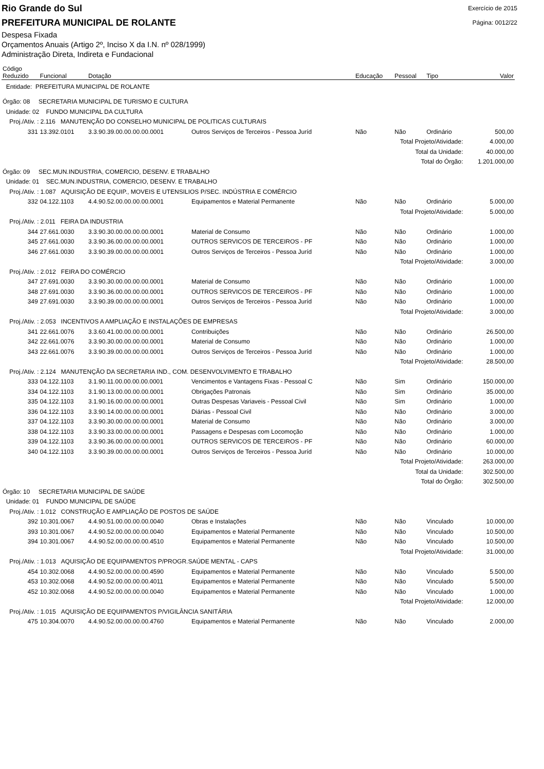Rio Grande do Sul
PREFEITURA MUNICIPAL DE ROLANTE
Exercício de 2015
Página: 0012/22
Despesa Fixada
Orçamentos Anuais (Artigo 2º, Inciso X da I.N. nº 028/1999)
Administração Direta, Indireta e Fundacional
| Código Reduzido | Funcional | Dotação | | Educação | Pessoal | Tipo | Valor |
| --- | --- | --- | --- | --- | --- | --- | --- |
| Entidade: PREFEITURA MUNICIPAL DE ROLANTE | | | | | | | |
| Órgão: 08 SECRETARIA MUNICIPAL DE TURISMO E CULTURA | | | | | | | |
| Unidade: 02 FUNDO MUNICIPAL DA CULTURA | | | | | | | |
| Proj./Ativ. : 2.116 MANUTENÇÃO DO CONSELHO MUNICIPAL DE POLITICAS CULTURAIS | | | | | | | |
| 331 | 13.392.0101 | 3.3.90.39.00.00.00.00.0001 | Outros Serviços de Terceiros - Pessoa Juríd | Não | Não | Ordinário | 500,00 |
| Total Projeto/Atividade: | | | | | | | 4.000,00 |
| Total da Unidade: | | | | | | | 40.000,00 |
| Total do Órgão: | | | | | | | 1.201.000,00 |
| Órgão: 09 SEC.MUN.INDUSTRIA, COMERCIO, DESENV. E TRABALHO | | | | | | | |
| Unidade: 01 SEC.MUN.INDUSTRIA, COMERCIO, DESENV. E TRABALHO | | | | | | | |
| Proj./Ativ. : 1.087 AQUISIÇÃO DE EQUIP., MOVEIS E UTENSILIOS P/SEC. INDÚSTRIA E COMÉRCIO | | | | | | | |
| 332 | 04.122.1103 | 4.4.90.52.00.00.00.00.0001 | Equipamentos e Material Permanente | Não | Não | Ordinário | 5.000,00 |
| Total Projeto/Atividade: | | | | | | | 5.000,00 |
| Proj./Ativ. : 2.011 FEIRA DA INDUSTRIA | | | | | | | |
| 344 | 27.661.0030 | 3.3.90.30.00.00.00.00.0001 | Material de Consumo | Não | Não | Ordinário | 1.000,00 |
| 345 | 27.661.0030 | 3.3.90.36.00.00.00.00.0001 | OUTROS SERVICOS DE TERCEIROS - PF | Não | Não | Ordinário | 1.000,00 |
| 346 | 27.661.0030 | 3.3.90.39.00.00.00.00.0001 | Outros Serviços de Terceiros - Pessoa Juríd | Não | Não | Ordinário | 1.000,00 |
| Total Projeto/Atividade: | | | | | | | 3.000,00 |
| Proj./Ativ. : 2.012 FEIRA DO COMÉRCIO | | | | | | | |
| 347 | 27.691.0030 | 3.3.90.30.00.00.00.00.0001 | Material de Consumo | Não | Não | Ordinário | 1.000,00 |
| 348 | 27.691.0030 | 3.3.90.36.00.00.00.00.0001 | OUTROS SERVICOS DE TERCEIROS - PF | Não | Não | Ordinário | 1.000,00 |
| 349 | 27.691.0030 | 3.3.90.39.00.00.00.00.0001 | Outros Serviços de Terceiros - Pessoa Juríd | Não | Não | Ordinário | 1.000,00 |
| Total Projeto/Atividade: | | | | | | | 3.000,00 |
| Proj./Ativ. : 2.053 INCENTIVOS A AMPLIAÇÃO E INSTALAÇÕES DE EMPRESAS | | | | | | | |
| 341 | 22.661.0076 | 3.3.60.41.00.00.00.00.0001 | Contribuições | Não | Não | Ordinário | 26.500,00 |
| 342 | 22.661.0076 | 3.3.90.30.00.00.00.00.0001 | Material de Consumo | Não | Não | Ordinário | 1.000,00 |
| 343 | 22.661.0076 | 3.3.90.39.00.00.00.00.0001 | Outros Serviços de Terceiros - Pessoa Juríd | Não | Não | Ordinário | 1.000,00 |
| Total Projeto/Atividade: | | | | | | | 28.500,00 |
| Proj./Ativ. : 2.124 MANUTENÇÃO DA SECRETARIA IND., COM. DESENVOLVIMENTO E TRABALHO | | | | | | | |
| 333 | 04.122.1103 | 3.1.90.11.00.00.00.00.0001 | Vencimentos e Vantagens Fixas - Pessoal C | Não | Sim | Ordinário | 150.000,00 |
| 334 | 04.122.1103 | 3.1.90.13.00.00.00.00.0001 | Obrigações Patronais | Não | Sim | Ordinário | 35.000,00 |
| 335 | 04.122.1103 | 3.1.90.16.00.00.00.00.0001 | Outras Despesas Variaveis - Pessoal Civil | Não | Sim | Ordinário | 1.000,00 |
| 336 | 04.122.1103 | 3.3.90.14.00.00.00.00.0001 | Diárias - Pessoal Civil | Não | Não | Ordinário | 3.000,00 |
| 337 | 04.122.1103 | 3.3.90.30.00.00.00.00.0001 | Material de Consumo | Não | Não | Ordinário | 3.000,00 |
| 338 | 04.122.1103 | 3.3.90.33.00.00.00.00.0001 | Passagens e Despesas com Locomoção | Não | Não | Ordinário | 1.000,00 |
| 339 | 04.122.1103 | 3.3.90.36.00.00.00.00.0001 | OUTROS SERVICOS DE TERCEIROS - PF | Não | Não | Ordinário | 60.000,00 |
| 340 | 04.122.1103 | 3.3.90.39.00.00.00.00.0001 | Outros Serviços de Terceiros - Pessoa Juríd | Não | Não | Ordinário | 10.000,00 |
| Total Projeto/Atividade: | | | | | | | 263.000,00 |
| Total da Unidade: | | | | | | | 302.500,00 |
| Total do Órgão: | | | | | | | 302.500,00 |
| Órgão: 10 SECRETARIA MUNICIPAL DE SAÚDE | | | | | | | |
| Unidade: 01 FUNDO MUNICIPAL DE SAÚDE | | | | | | | |
| Proj./Ativ. : 1.012 CONSTRUÇÃO E AMPLIAÇÃO DE POSTOS DE SAÚDE | | | | | | | |
| 392 | 10.301.0067 | 4.4.90.51.00.00.00.00.0040 | Obras e Instalações | Não | Não | Vinculado | 10.000,00 |
| 393 | 10.301.0067 | 4.4.90.52.00.00.00.00.0040 | Equipamentos e Material Permanente | Não | Não | Vinculado | 10.500,00 |
| 394 | 10.301.0067 | 4.4.90.52.00.00.00.00.4510 | Equipamentos e Material Permanente | Não | Não | Vinculado | 10.500,00 |
| Total Projeto/Atividade: | | | | | | | 31.000,00 |
| Proj./Ativ. : 1.013 AQUISIÇÃO DE EQUIPAMENTOS P/PROGR.SAÚDE MENTAL - CAPS | | | | | | | |
| 454 | 10.302.0068 | 4.4.90.52.00.00.00.00.4590 | Equipamentos e Material Permanente | Não | Não | Vinculado | 5.500,00 |
| 453 | 10.302.0068 | 4.4.90.52.00.00.00.00.4011 | Equipamentos e Material Permanente | Não | Não | Vinculado | 5.500,00 |
| 452 | 10.302.0068 | 4.4.90.52.00.00.00.00.0040 | Equipamentos e Material Permanente | Não | Não | Vinculado | 1.000,00 |
| Total Projeto/Atividade: | | | | | | | 12.000,00 |
| Proj./Ativ. : 1.015 AQUISIÇÃO DE EQUIPAMENTOS P/VIGILÂNCIA SANITÁRIA | | | | | | | |
| 475 | 10.304.0070 | 4.4.90.52.00.00.00.00.4760 | Equipamentos e Material Permanente | Não | Não | Vinculado | 2.000,00 |